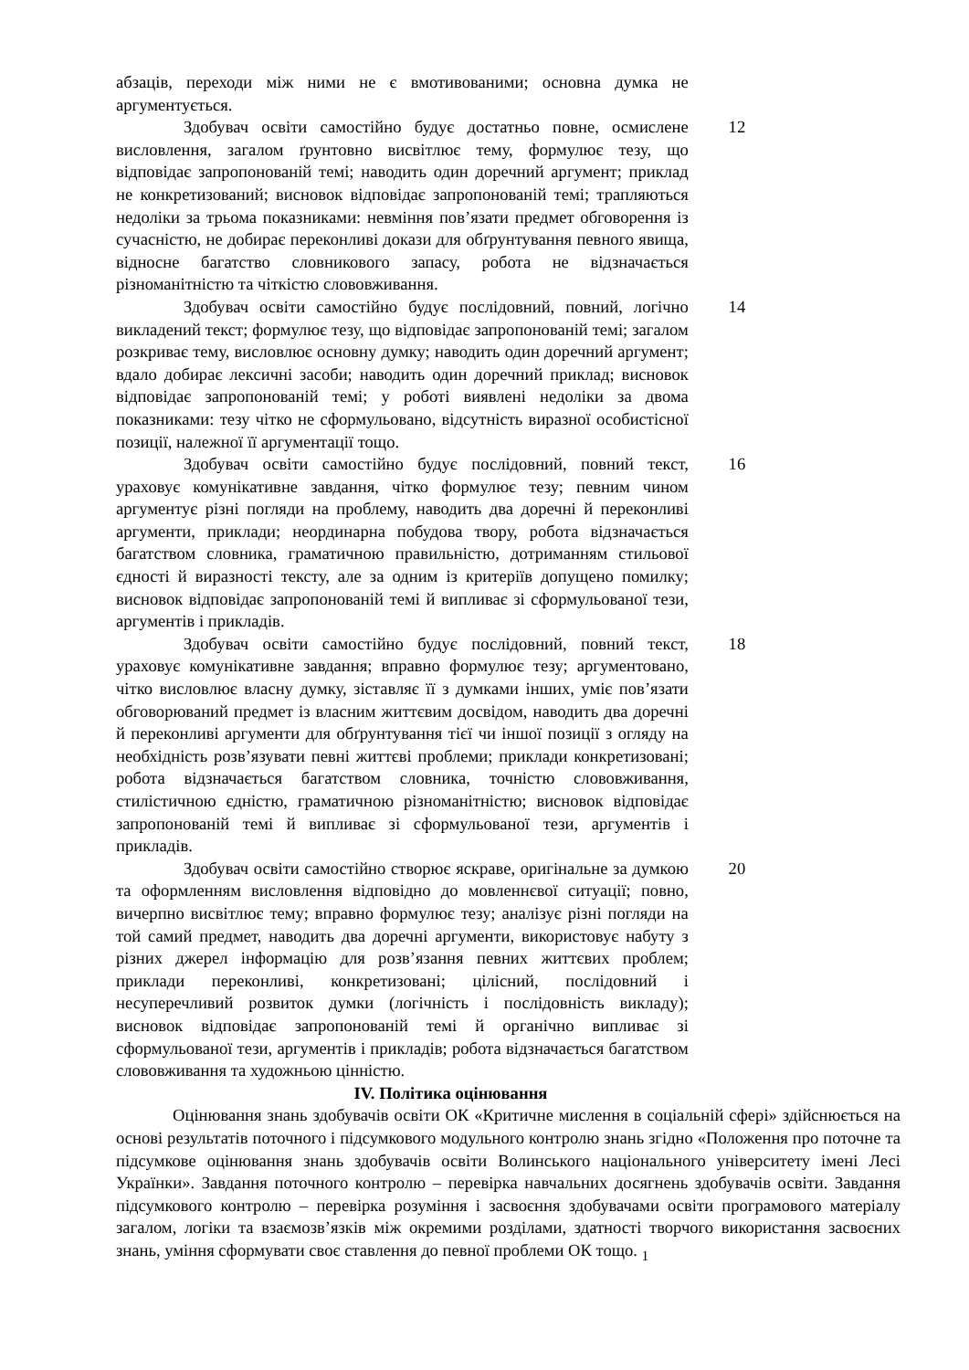| абзаців, переходи між ними не є вмотивованими; основна думка не аргументується. | |
| Здобувач освіти самостійно будує достатньо повне, осмислене висловлення, загалом ґрунтовно висвітлює тему, формулює тезу, що відповідає запропонованій темі; наводить один доречний аргумент; приклад не конкретизований; висновок відповідає запропонованій темі; трапляються недоліки за трьома показниками: невміння пов’язати предмет обговорення із сучасністю, не добирає переконливі докази для обґрунтування певного явища, відносне багатство словникового запасу, робота не відзначається різноманітністю та чіткістю слововживання. | 12 |
| Здобувач освіти самостійно будує послідовний, повний, логічно викладений текст; формулює тезу, що відповідає запропонованій темі; загалом розкриває тему, висловлює основну думку; наводить один доречний аргумент; вдало добирає лексичні засоби; наводить один доречний приклад; висновок відповідає запропонованій темі; у роботі виявлені недоліки за двома показниками: тезу чітко не сформульовано, відсутність виразної особистісної позиції, належної її аргументації тощо. | 14 |
| Здобувач освіти самостійно будує послідовний, повний текст, ураховує комунікативне завдання, чітко формулює тезу; певним чином аргументує різні погляди на проблему, наводить два доречні й переконливі аргументи, приклади; неординарна побудова твору, робота відзначається багатством словника, граматичною правильністю, дотриманням стильової єдності й виразності тексту, але за одним із критеріїв допущено помилку; висновок відповідає запропонованій темі й випливає зі сформульованої тези, аргументів і прикладів. | 16 |
| Здобувач освіти самостійно будує послідовний, повний текст, ураховує комунікативне завдання; вправно формулює тезу; аргументовано, чітко висловлює власну думку, зіставляє її з думками інших, уміє пов’язати обговорюваний предмет із власним життєвим досвідом, наводить два доречні й переконливі аргументи для обґрунтування тієї чи іншої позиції з огляду на необхідність розв’язувати певні життєві проблеми; приклади конкретизовані; робота відзначається багатством словника, точністю слововживання, стилістичною єдністю, граматичною різноманітністю; висновок відповідає запропонованій темі й випливає зі сформульованої тези, аргументів і прикладів. | 18 |
| Здобувач освіти самостійно створює яскраве, оригінальне за думкою та оформленням висловлення відповідно до мовленнєвої ситуації; повно, вичерпно висвітлює тему; вправно формулює тезу; аналізує різні погляди на той самий предмет, наводить два доречні аргументи, використовує набуту з різних джерел інформацію для розв’язання певних життєвих проблем; приклади переконливі, конкретизовані; цілісний, послідовний і несуперечливий розвиток думки (логічність і послідовність викладу); висновок відповідає запропонованій темі й органічно випливає зі сформульованої тези, аргументів і прикладів; робота відзначається багатством слововживання та художньою цінністю. | 20 |
IV. Політика оцінювання
Оцінювання знань здобувачів освіти ОК «Критичне мислення в соціальній сфері» здійснюється на основі результатів поточного і підсумкового модульного контролю знань згідно «Положення про поточне та підсумкове оцінювання знань здобувачів освіти Волинського національного університету імені Лесі Українки». Завдання поточного контролю – перевірка навчальних досягнень здобувачів освіти. Завдання підсумкового контролю – перевірка розуміння і засвоєння здобувачами освіти програмового матеріалу загалом, логіки та взаємозв’язків між окремими розділами, здатності творчого використання засвоєних знань, уміння сформувати своє ставлення до певної проблеми ОК тощо. <sub>1</sub>